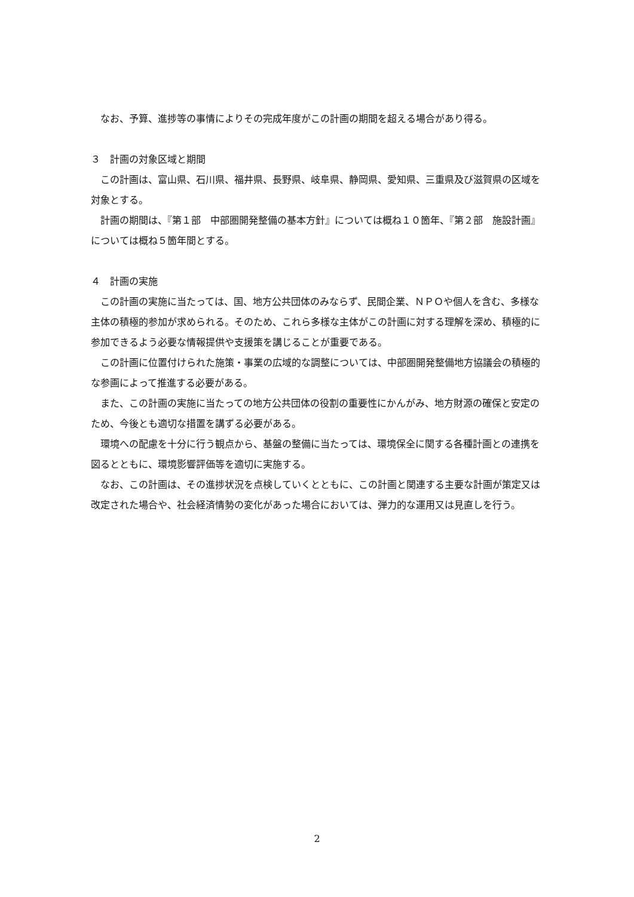なお、予算、進捗等の事情によりその完成年度がこの計画の期間を超える場合があり得る。
３　計画の対象区域と期間
この計画は、富山県、石川県、福井県、長野県、岐阜県、静岡県、愛知県、三重県及び滋賀県の区域を対象とする。
計画の期間は、『第１部　中部圏開発整備の基本方針』については概ね１０箇年、『第２部　施設計画』については概ね５箇年間とする。
４　計画の実施
この計画の実施に当たっては、国、地方公共団体のみならず、民間企業、ＮＰＯや個人を含む、多様な主体の積極的参加が求められる。そのため、これら多様な主体がこの計画に対する理解を深め、積極的に参加できるよう必要な情報提供や支援策を講じることが重要である。
この計画に位置付けられた施策・事業の広域的な調整については、中部圏開発整備地方協議会の積極的な参画によって推進する必要がある。
また、この計画の実施に当たっての地方公共団体の役割の重要性にかんがみ、地方財源の確保と安定のため、今後とも適切な措置を講ずる必要がある。
環境への配慮を十分に行う観点から、基盤の整備に当たっては、環境保全に関する各種計画との連携を図るとともに、環境影響評価等を適切に実施する。
なお、この計画は、その進捗状況を点検していくとともに、この計画と関連する主要な計画が策定又は改定された場合や、社会経済情勢の変化があった場合においては、弾力的な運用又は見直しを行う。
2